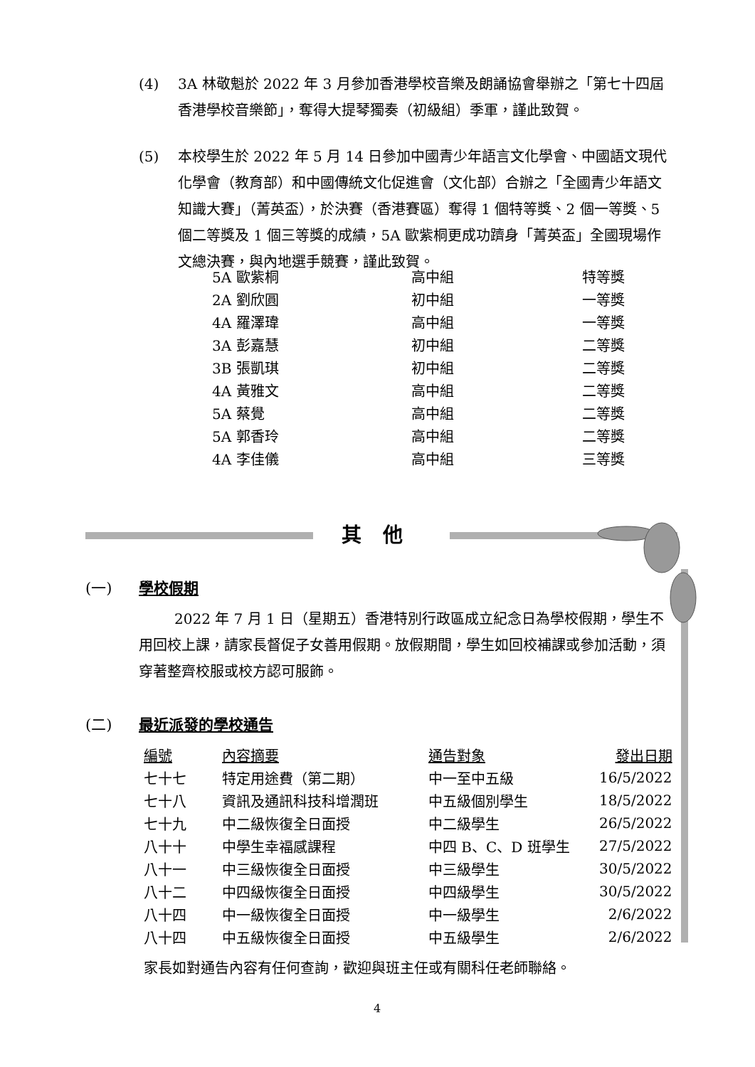(4) 3A 林敬魁於 2022 年 3 月參加香港學校音樂及朗誦協會舉辦之「第七十四屆香港學校音樂節」，奪得大提琴獨奏（初級組）季軍，謹此致賀。
(5) 本校學生於 2022 年 5 月 14 日參加中國青少年語言文化學會、中國語文現代化學會（教育部）和中國傳統文化促進會（文化部）合辦之「全國青少年語文知識大賽」（菁英盃），於決賽（香港賽區）奪得 1 個特等獎、2 個一等獎、5 個二等獎及 1 個三等獎的成績，5A 歐紫桐更成功躋身「菁英盃」全國現場作文總決賽，與內地選手競賽，謹此致賀。
| 5A 歐紫桐 | 高中組 | 特等獎 |
| 2A 劉欣圓 | 初中組 | 一等獎 |
| 4A 羅澤瑋 | 高中組 | 一等獎 |
| 3A 彭嘉慧 | 初中組 | 二等獎 |
| 3B 張凱琪 | 初中組 | 二等獎 |
| 4A 黃雅文 | 高中組 | 二等獎 |
| 5A 蔡覺 | 高中組 | 二等獎 |
| 5A 郭香玲 | 高中組 | 二等獎 |
| 4A 李佳儀 | 高中組 | 三等獎 |
其他
(一) 學校假期
2022 年 7 月 1 日（星期五）香港特別行政區成立紀念日為學校假期，學生不用回校上課，請家長督促子女善用假期。放假期間，學生如回校補課或參加活動，須穿著整齊校服或校方認可服飾。
(二) 最近派發的學校通告
| 編號 | 內容摘要 | 通告對象 | 發出日期 |
| --- | --- | --- | --- |
| 七十七 | 特定用途費（第二期） | 中一至中五級 | 16/5/2022 |
| 七十八 | 資訊及通訊科技科增潤班 | 中五級個別學生 | 18/5/2022 |
| 七十九 | 中二級恢復全日面授 | 中二級學生 | 26/5/2022 |
| 八十十 | 中學生幸福感課程 | 中四 B、C、D 班學生 | 27/5/2022 |
| 八十一 | 中三級恢復全日面授 | 中三級學生 | 30/5/2022 |
| 八十二 | 中四級恢復全日面授 | 中四級學生 | 30/5/2022 |
| 八十四 | 中一級恢復全日面授 | 中一級學生 | 2/6/2022 |
| 八十四 | 中五級恢復全日面授 | 中五級學生 | 2/6/2022 |
家長如對通告內容有任何查詢，歡迎與班主任或有關科任老師聯絡。
4